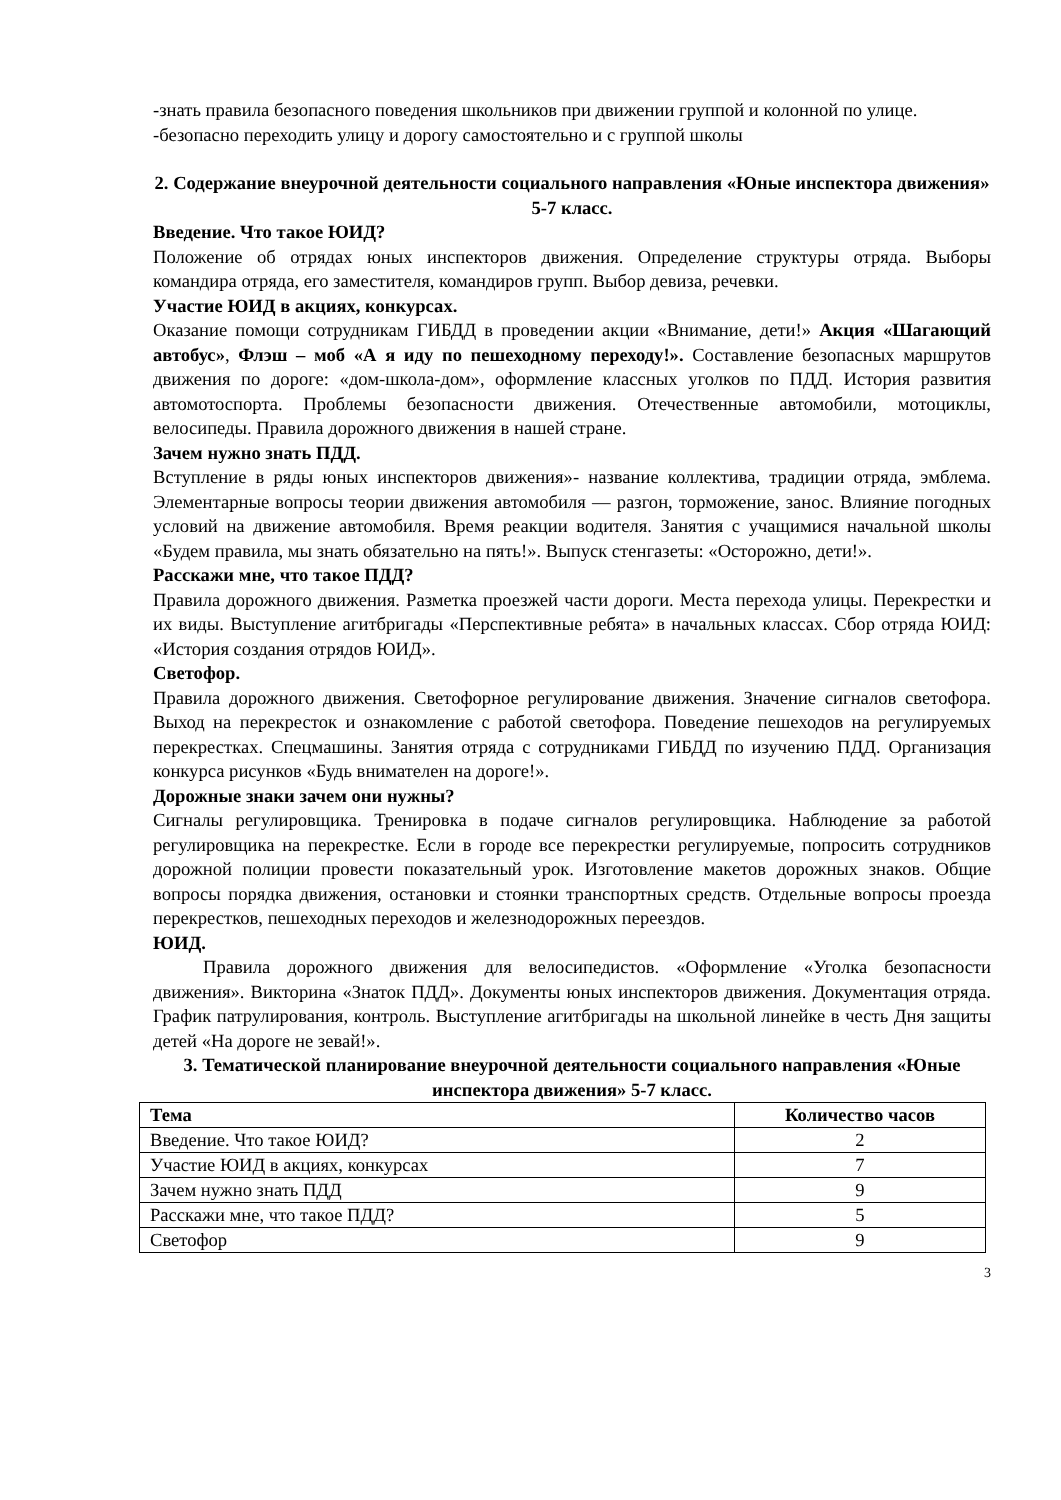-знать правила безопасного поведения школьников при движении группой и колонной по улице.
-безопасно переходить улицу и дорогу самостоятельно и с группой школы
2. Содержание внеурочной деятельности социального направления «Юные инспектора движения» 5-7 класс.
Введение. Что такое ЮИД?
Положение об отрядах юных инспекторов движения. Определение структуры отряда. Выборы командира отряда, его заместителя, командиров групп. Выбор девиза, речевки.
Участие ЮИД в акциях, конкурсах.
Оказание помощи сотрудникам ГИБДД в проведении акции «Внимание, дети!» Акция «Шагающий автобус», Флэш – моб «А я иду по пешеходному переходу!». Составление безопасных маршрутов движения по дороге: «дом-школа-дом», оформление классных уголков по ПДД. История развития автомотоспорта. Проблемы безопасности движения. Отечественные автомобили, мотоциклы, велосипеды. Правила дорожного движения в нашей стране.
Зачем нужно знать ПДД.
Вступление в ряды юных инспекторов движения»- название коллектива, традиции отряда, эмблема. Элементарные вопросы теории движения автомобиля — разгон, торможение, занос. Влияние погодных условий на движение автомобиля. Время реакции водителя. Занятия с учащимися начальной школы «Будем правила, мы знать обязательно на пять!». Выпуск стенгазеты: «Осторожно, дети!».
Расскажи мне, что такое ПДД?
Правила дорожного движения. Разметка проезжей части дороги. Места перехода улицы. Перекрестки и их виды. Выступление агитбригады «Перспективные ребята» в начальных классах. Сбор отряда ЮИД: «История создания отрядов ЮИД».
Светофор.
Правила дорожного движения. Светофорное регулирование движения. Значение сигналов светофора. Выход на перекресток и ознакомление с работой светофора. Поведение пешеходов на регулируемых перекрестках. Спецмашины. Занятия отряда с сотрудниками ГИБДД по изучению ПДД. Организация конкурса рисунков «Будь внимателен на дороге!».
Дорожные знаки зачем они нужны?
Сигналы регулировщика. Тренировка в подаче сигналов регулировщика. Наблюдение за работой регулировщика на перекрестке. Если в городе все перекрестки регулируемые, попросить сотрудников дорожной полиции провести показательный урок. Изготовление макетов дорожных знаков. Общие вопросы порядка движения, остановки и стоянки транспортных средств. Отдельные вопросы проезда перекрестков, пешеходных переходов и железнодорожных переездов.
ЮИД.
Правила дорожного движения для велосипедистов. «Оформление «Уголка безопасности движения». Викторина «Знаток ПДД». Документы юных инспекторов движения. Документация отряда. График патрулирования, контроль. Выступление агитбригады на школьной линейке в честь Дня защиты детей «На дороге не зевай!».
3. Тематической планирование внеурочной деятельности социального направления «Юные инспектора движения» 5-7 класс.
| Тема | Количество часов |
| --- | --- |
| Введение. Что такое ЮИД? | 2 |
| Участие ЮИД в акциях, конкурсах | 7 |
| Зачем нужно знать ПДД | 9 |
| Расскажи мне, что такое ПДД? | 5 |
| Светофор | 9 |
3